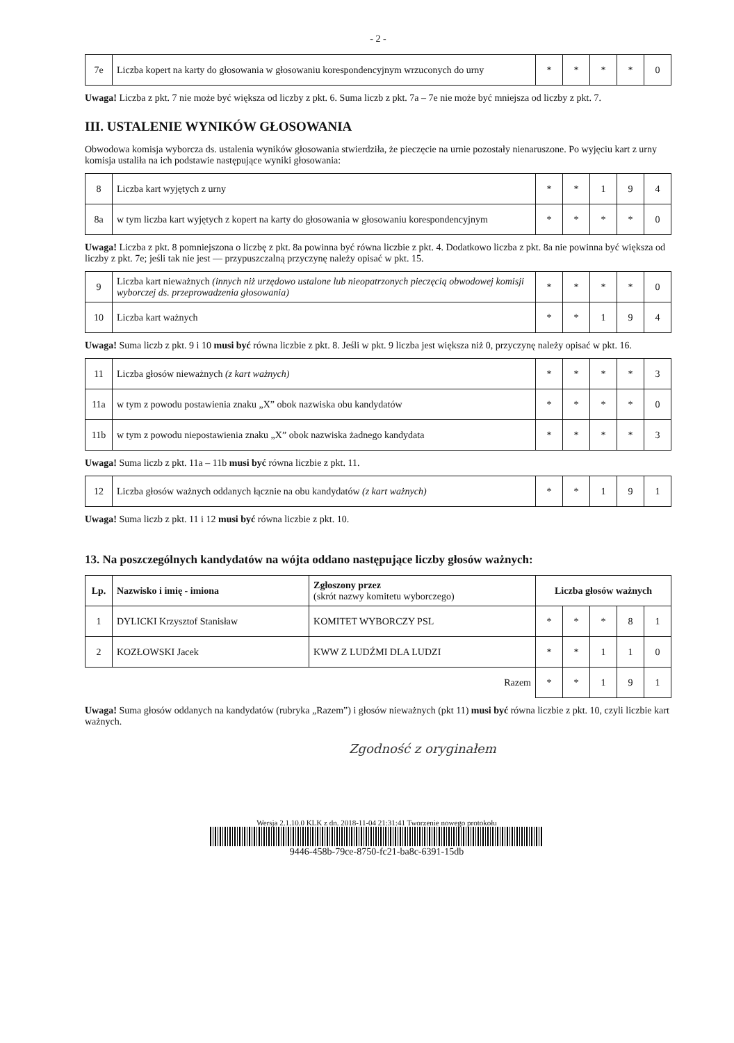- 2 -
| 7e | Liczba kopert na karty do głosowania w głosowaniu korespondencyjnym wrzuconych do urny | * | * | * | * | 0 |
Uwaga! Liczba z pkt. 7 nie może być większa od liczby z pkt. 6. Suma liczb z pkt. 7a – 7e nie może być mniejsza od liczby z pkt. 7.
III. USTALENIE WYNIKÓW GŁOSOWANIA
Obwodowa komisja wyborcza ds. ustalenia wyników głosowania stwierdziła, że pieczęcie na urnie pozostały nienaruszone. Po wyjęciu kart z urny komisja ustaliła na ich podstawie następujące wyniki głosowania:
| 8 | Liczba kart wyjętych z urny | * | * | 1 | 9 | 4 |
| 8a | w tym liczba kart wyjętych z kopert na karty do głosowania w głosowaniu korespondencyjnym | * | * | * | * | 0 |
Uwaga! Liczba z pkt. 8 pomniejszona o liczbę z pkt. 8a powinna być równa liczbie z pkt. 4. Dodatkowo liczba z pkt. 8a nie powinna być większa od liczby z pkt. 7e; jeśli tak nie jest — przypuszczalną przyczynę należy opisać w pkt. 15.
| 9 | Liczba kart nieważnych (innych niż urzędowo ustalone lub nieopatrzonych pieczęcią obwodowej komisji wyborczej ds. przeprowadzenia głosowania) | * | * | * | * | 0 |
| 10 | Liczba kart ważnych | * | * | 1 | 9 | 4 |
Uwaga! Suma liczb z pkt. 9 i 10 musi być równa liczbie z pkt. 8. Jeśli w pkt. 9 liczba jest większa niż 0, przyczynę należy opisać w pkt. 16.
| 11 | Liczba głosów nieważnych (z kart ważnych) | * | * | * | * | 3 |
| 11a | w tym z powodu postawienia znaku „X” obok nazwiska obu kandydatów | * | * | * | * | 0 |
| 11b | w tym z powodu niepostawienia znaku „X” obok nazwiska żadnego kandydata | * | * | * | * | 3 |
Uwaga! Suma liczb z pkt. 11a – 11b musi być równa liczbie z pkt. 11.
| 12 | Liczba głosów ważnych oddanych łącznie na obu kandydatów (z kart ważnych) | * | * | 1 | 9 | 1 |
Uwaga! Suma liczb z pkt. 11 i 12 musi być równa liczbie z pkt. 10.
13. Na poszczególnych kandydatów na wójta oddano następujące liczby głosów ważnych:
| Lp. | Nazwisko i imię - imiona | Zgłoszony przez (skrót nazwy komitetu wyborczego) | Liczba głosów ważnych | | | | |
| --- | --- | --- | --- | --- | --- | --- | --- |
| 1 | DYLICKI Krzysztof Stanisław | KOMITET WYBORCZY PSL | * | * | * | 8 | 1 |
| 2 | KOZŁOWSKI Jacek | KWW Z LUDŹMI DLA LUDZI | * | * | 1 | 1 | 0 |
| Razem | | | * | * | 1 | 9 | 1 |
Uwaga! Suma głosów oddanych na kandydatów (rubryka „Razem”) i głosów nieważnych (pkt 11) musi być równa liczbie z pkt. 10, czyli liczbie kart ważnych.
Zgodność z oryginałem
Wersja 2.1.10.0 KLK z dn. 2018-11-04 21:31:41 Tworzenie nowego protokołu
9446-458b-79ce-8750-fc21-ba8c-6391-15db